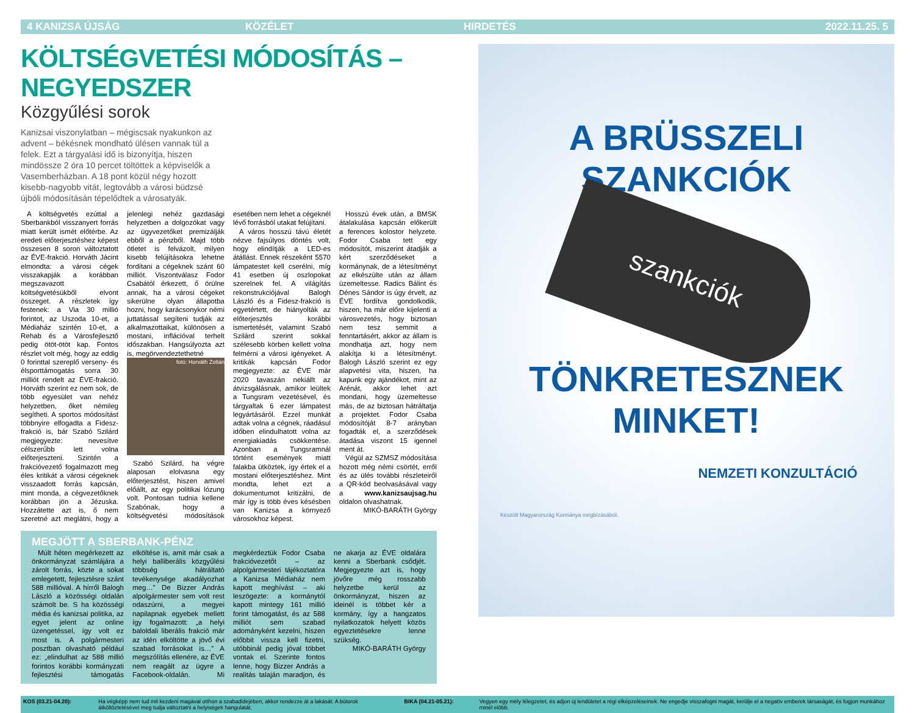4 KANIZSA ÚJSÁG KÖZÉLET HIRDETÉS 2022.11.25. 5
KÖLTSÉGVETÉSI MÓDOSÍTÁS – NEGYEDSZER
Közgyűlési sorok
Kanizsai viszonylatban – mégiscsak nyakunkon az advent – békésnek mondható ülésen vannak túl a felek. Ezt a tárgyalási idő is bizonyítja, hiszen mindössze 2 óra 10 percet töltöttek a képviselők a Vasemberházban. A 18 pont közül négy hozott kisebb-nagyobb vitát, legtovább a városi büdzsé újbóli módosításán tépelődtek a városatyák.
A költségvetés ezúttal a Sberbankból visszanyert forrás miatt került ismét előtérbe. Az eredeti előterjesztéshez képest összesen 8 soron változtatott az ÉVE-frakció. Horváth Jácint elmondta: a városi cégek visszakapják a korábban megszavazott költségvetésükből elvont összeget. A részletek így festenek: a Via 30 millió forintot, az Uszoda 10-et, a Médiaház szintén 10-et, a Rehab és a Városfejlesztő pedig ötöt-ötöt kap. Fontos részlet volt még, hogy az eddig 0 forinttal szereplő verseny- és élsporttámogatás sorra 30 milliót rendelt az ÉVE-frakció. Horváth szerint ez nem sok, de több egyesület van nehéz helyzetben, őket némileg segítheti. A sportos módosítást többnyire elfogadta a Fidesz-frakció is, bár Szabó Szilárd megjegyezte: nevesítve célszerűbb lett volna előterjeszteni. Szintén a frakcióvezető fogalmazott meg éles kritikát a városi cégeknek visszaadott forrás kapcsán, mint monda, a cégvezetőknek korábban jön a Jézuska. Hozzátette azt is, ő nem szeretné azt meglátni, hogy a jelenlegi nehéz gazdasági helyzetben a dolgozókat vagy az ügyvezetőket premizálják ebből a pénzből. Majd több ötletet is felvázolt, milyen kisebb felújításokra lehetne fordítani a cégeknek szánt 60 milliót. Viszontválasz Fodor Csabától érkezett, ő örülne annak, ha a városi cégeket sikerülne olyan állapotba hozni, hogy karácsonykor némi juttatással segíteni tudják az alkalmazottaikat, különösen a mostani, inflációval terhelt időszakban. Hangsúlyozta azt is, megörvendeztethetné
fotó: Horváth Zoltán
Szabó Szilárd, ha végre alaposan elolvasna egy előterjesztést, hiszen amivel előállt, az egy politikai lózung volt. Pontosan tudnia kellene Szabónak, hogy a költségvetési módosítások esetében nem lehet a cégeknél lévő forrásból utakat felújítani.
A város hosszú távú életét nézve fajsúlyos döntés volt, hogy elindítják a LED-es átállást. Ennek részeként 5570 lámpatestet kell cserélni, míg 41 esetben új oszlopokat szerelnek fel. A világítás rekonstrukciójával Balogh László és a Fidesz-frakció is egyetértett, de hiányolták az előterjesztés korábbi ismertetését, valamint Szabó Szilárd szerint sokkal szélesebb körben kellett volna felmérni a városi igényeket. A kritikák kapcsán Fodor megjegyezte: az ÉVE már 2020 tavaszán nekiállt az átvizsgálásnak, amikor leültek a Tungsram vezetésével, és tárgyaltak 6 ezer lámpatest legyártásáról. Ezzel munkát adtak volna a cégnek, ráadásul időben elindulhatott volna az energiakiadás csökkentése. Azonban a Tungsramnál történt események miatt falakba ütköztek, így értek el a mostani előterjesztéshez. Mint mondta, lehet ezt a dokumentumot kritizálni, de már így is több éves késésben van Kanizsa a környező városokhoz képest.
Hosszú évek után, a BMSK átalakulása kapcsán előkerült a ferences kolostor helyzete. Fodor Csaba tett egy módosítót, miszerint átadják a kért szerződéseket a kormánynak, de a létesítményt az elkészülte után az állam üzemeltesse. Radics Bálint és Dénes Sándor is úgy érvelt, az ÉVE fordítva gondolkodik, hiszen, ha már előre kijelenti a városvezetés, hogy biztosan nem tesz semmit a fenntartásért, akkor az állam is mondhatja azt, hogy nem alakítja ki a létesítményt. Balogh László szerint ez egy alapvetési vita, hiszen, ha kapunk egy ajándékot, mint az Arénát, akkor lehet azt mondani, hogy üzemeltesse más, de az biztosan hátráltatja a projektet. Fodor Csaba módosítóját 8-7 arányban fogadták el, a szerződések átadása viszont 15 igennel ment át.
Végül az SZMSZ módosítása hozott még némi csörtét, erről és az ülés további részleteiről a QR-kód beolvasásával vagy a www.kanizsaujsag.hu oldalon olvashatnak.
MIKÓ-BARÁTH György
MEGJÖTT A SBERBANK-PÉNZ
Múlt héten megérkezett az önkormányzat számlájára a zárolt forrás, közte a sokat emlegetett, fejlesztésre szánt 588 millióval. A hírről Balogh László a közösségi oldalán számolt be. S ha közösségi média és kanizsai politika, az egyet jelent az online üzengetéssel, így volt ez most is. A polgármesteri posztban olvasható például ez: „elindulhat az 588 millió forintos korábbi kormányzati fejlesztési támogatás elköltése is, amit már csak a helyi balliberális közgyűlési többség hátráltató tevékenysége akadályozhat meg…” De Bizzer András alpolgármester sem volt rest odaszúrni, a megyei napilapnak egyebek mellett így fogalmazott: „a helyi baloldali liberális frakció már az idén elköltötte a jövő évi szabad forrásokat is…” A megszólítás ellenére, az ÉVE nem reagált az ügyre a Facebook-oldalán. Mi megkérdeztük Fodor Csaba frakcióvezetőt – az alpolgármesteri tájékoztatóra a Kanizsa Médiaház nem kapott meghívást – aki leszögezte: a kormánytól kapott mintegy 161 millió forint támogatást, és az 588 milliót sem szabad adományként kezelni, hiszen előbbit vissza kell fizetni, utóbbinál pedig jóval többet vontak el. Szerinte fontos lenne, hogy Bizzer András a realitás talaján maradjon, és ne akarja az ÉVE oldalára kenni a Sberbank csődjét. Megjegyezte azt is, hogy jövőre még rosszabb helyzetbe kerül az önkormányzat, hiszen az ideinél is többet kér a kormány, így a hangzatos nyilatkozatok helyett közös egyeztetésekre lenne szükség.
MIKÓ-BARÁTH György
A BRÜSSZELI
SZANKCIÓK
szankciók
TÖNKRETESZNEK
MINKET!
NEMZETI KONZULTÁCIÓ
Készült Magyarország Kormánya megbízásából.
KOS (03.21-04.20): Ha végképp nem tud mit kezdeni magával otthon a szabadidejében, akkor rendezze át a lakását. A bútorok átköltöztetésével meg tudja változtatni a helyiségek hangulatát. BIKA (04.21-05.21): Vegyen egy mély lélegzetet, és adjon új lendületet a régi elképzeléseinek. Ne engedje visszafogni magát, kerülje el a negatív emberek társaságát, és fogjon munkához minél előbb.